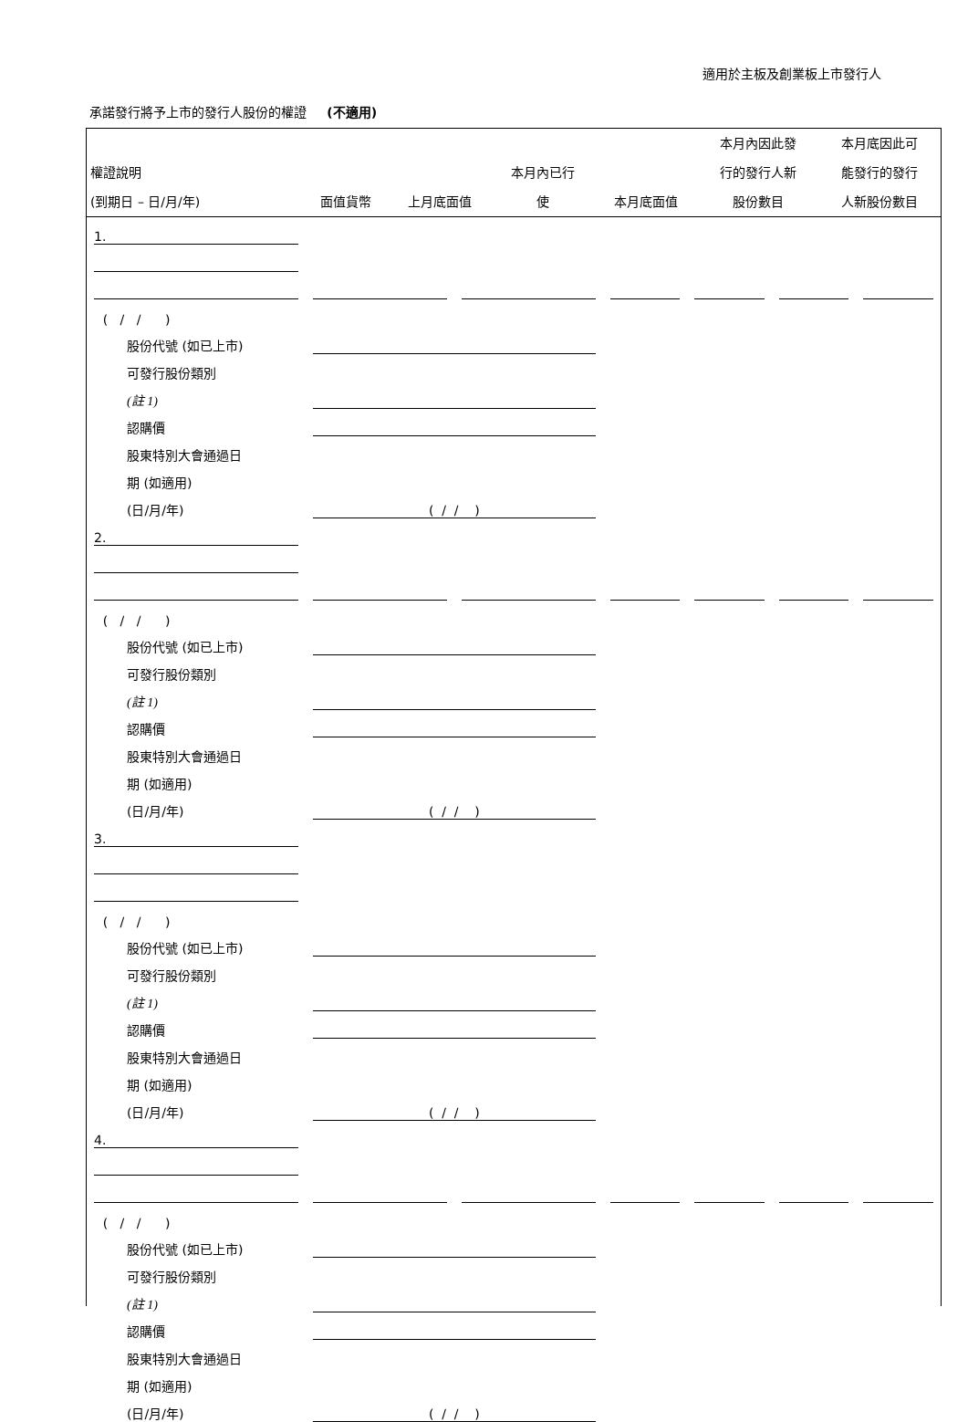適用於主板及創業板上市發行人
承諾發行將予上市的發行人股份的權證 (不適用)
| 權證說明 (到期日 – 日/月/年) | 面值貨幣 | 上月底面值 | 本月內已行 使 | 本月底面值 | 本月內因此發 行的發行人新 股份數目 | 本月底因此可 能發行的發行 人新股份數目 |
| --- | --- | --- | --- | --- | --- | --- |
| 1. | | | | | | |
| ( / / ) | | | | | | |
| 股份代號 (如已上市) | | | | | | |
| 可發行股份類別 | | | | | | |
| (註 1) | | | | | | |
| 認購價 | | | | | | |
| 股東特別大會通過日 | | | | | | |
| 期 (如適用) | | | | | | |
| (日/月/年) | ( / / ) | | | | | |
| 2. | | | | | | |
| ( / / ) | | | | | | |
| 股份代號 (如已上市) | | | | | | |
| 可發行股份類別 | | | | | | |
| (註 1) | | | | | | |
| 認購價 | | | | | | |
| 股東特別大會通過日 | | | | | | |
| 期 (如適用) | | | | | | |
| (日/月/年) | ( / / ) | | | | | |
| 3. | | | | | | |
| ( / / ) | | | | | | |
| 股份代號 (如已上市) | | | | | | |
| 可發行股份類別 | | | | | | |
| (註 1) | | | | | | |
| 認購價 | | | | | | |
| 股東特別大會通過日 | | | | | | |
| 期 (如適用) | | | | | | |
| (日/月/年) | ( / / ) | | | | | |
| 4. | | | | | | |
| ( / / ) | | | | | | |
| 股份代號 (如已上市) | | | | | | |
| 可發行股份類別 | | | | | | |
| (註 1) | | | | | | |
| 認購價 | | | | | | |
| 股東特別大會通過日 | | | | | | |
| 期 (如適用) | | | | | | |
| (日/月/年) | ( / / ) | | | | | |